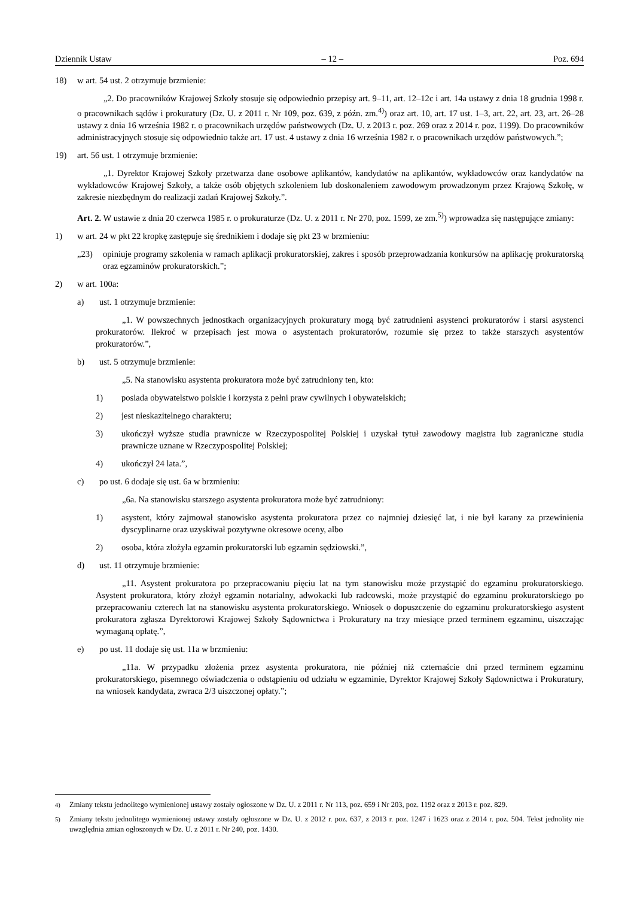Dziennik Ustaw – 12 – Poz. 694
18) w art. 54 ust. 2 otrzymuje brzmienie:
„2. Do pracowników Krajowej Szkoły stosuje się odpowiednio przepisy art. 9–11, art. 12–12c i art. 14a ustawy z dnia 18 grudnia 1998 r. o pracownikach sądów i prokuratury (Dz. U. z 2011 r. Nr 109, poz. 639, z późn. zm.<sup>4)</sup>) oraz art. 10, art. 17 ust. 1–3, art. 22, art. 23, art. 26–28 ustawy z dnia 16 września 1982 r. o pracownikach urzędów państwowych (Dz. U. z 2013 r. poz. 269 oraz z 2014 r. poz. 1199). Do pracowników administracyjnych stosuje się odpowiednio także art. 17 ust. 4 ustawy z dnia 16 września 1982 r. o pracownikach urzędów państwowych.”;
19) art. 56 ust. 1 otrzymuje brzmienie:
„1. Dyrektor Krajowej Szkoły przetwarza dane osobowe aplikantów, kandydatów na aplikantów, wykładowców oraz kandydatów na wykładowców Krajowej Szkoły, a także osób objętych szkoleniem lub doskonaleniem zawodowym prowadzonym przez Krajową Szkołę, w zakresie niezbędnym do realizacji zadań Krajowej Szkoły.”.
Art. 2. W ustawie z dnia 20 czerwca 1985 r. o prokuraturze (Dz. U. z 2011 r. Nr 270, poz. 1599, ze zm.<sup>5)</sup>) wprowadza się następujące zmiany:
1) w art. 24 w pkt 22 kropkę zastępuje się średnikiem i dodaje się pkt 23 w brzmieniu:
„23) opiniuje programy szkolenia w ramach aplikacji prokuratorskiej, zakres i sposób przeprowadzania konkursów na aplikację prokuratorską oraz egzaminów prokuratorskich.”;
2) w art. 100a:
a) ust. 1 otrzymuje brzmienie:
„1. W powszechnych jednostkach organizacyjnych prokuratury mogą być zatrudnieni asystenci prokuratorów i starsi asystenci prokuratorów. Ilekroć w przepisach jest mowa o asystentach prokuratorów, rozumie się przez to także starszych asystentów prokuratorów.”,
b) ust. 5 otrzymuje brzmienie:
„5. Na stanowisku asystenta prokuratora może być zatrudniony ten, kto:
1) posiada obywatelstwo polskie i korzysta z pełni praw cywilnych i obywatelskich;
2) jest nieskazitelnego charakteru;
3) ukończył wyższe studia prawnicze w Rzeczypospolitej Polskiej i uzyskał tytuł zawodowy magistra lub zagraniczne studia prawnicze uznane w Rzeczypospolitej Polskiej;
4) ukończył 24 lata.”,
c) po ust. 6 dodaje się ust. 6a w brzmieniu:
„6a. Na stanowisku starszego asystenta prokuratora może być zatrudniony:
1) asystent, który zajmował stanowisko asystenta prokuratora przez co najmniej dziesięć lat, i nie był karany za przewinienia dyscyplinarne oraz uzyskiwał pozytywne okresowe oceny, albo
2) osoba, która złożyła egzamin prokuratorski lub egzamin sędziowski.”,
d) ust. 11 otrzymuje brzmienie:
„11. Asystent prokuratora po przepracowaniu pięciu lat na tym stanowisku może przystąpić do egzaminu prokuratorskiego. Asystent prokuratora, który złożył egzamin notarialny, adwokacki lub radcowski, może przystąpić do egzaminu prokuratorskiego po przepracowaniu czterech lat na stanowisku asystenta prokuratorskiego. Wniosek o dopuszczenie do egzaminu prokuratorskiego asystent prokuratora zgłasza Dyrektorowi Krajowej Szkoły Sądownictwa i Prokuratury na trzy miesiące przed terminem egzaminu, uiszczając wymaganą opłatę.”,
e) po ust. 11 dodaje się ust. 11a w brzmieniu:
„11a. W przypadku złożenia przez asystenta prokuratora, nie później niż czternaście dni przed terminem egzaminu prokuratorskiego, pisemnego oświadczenia o odstąpieniu od udziału w egzaminie, Dyrektor Krajowej Szkoły Sądownictwa i Prokuratury, na wniosek kandydata, zwraca 2/3 uiszczonej opłaty.”;
<sup>4)</sup> Zmiany tekstu jednolitego wymienionej ustawy zostały ogłoszone w Dz. U. z 2011 r. Nr 113, poz. 659 i Nr 203, poz. 1192 oraz z 2013 r. poz. 829.
<sup>5)</sup> Zmiany tekstu jednolitego wymienionej ustawy zostały ogłoszone w Dz. U. z 2012 r. poz. 637, z 2013 r. poz. 1247 i 1623 oraz z 2014 r. poz. 504. Tekst jednolity nie uwzględnia zmian ogłoszonych w Dz. U. z 2011 r. Nr 240, poz. 1430.